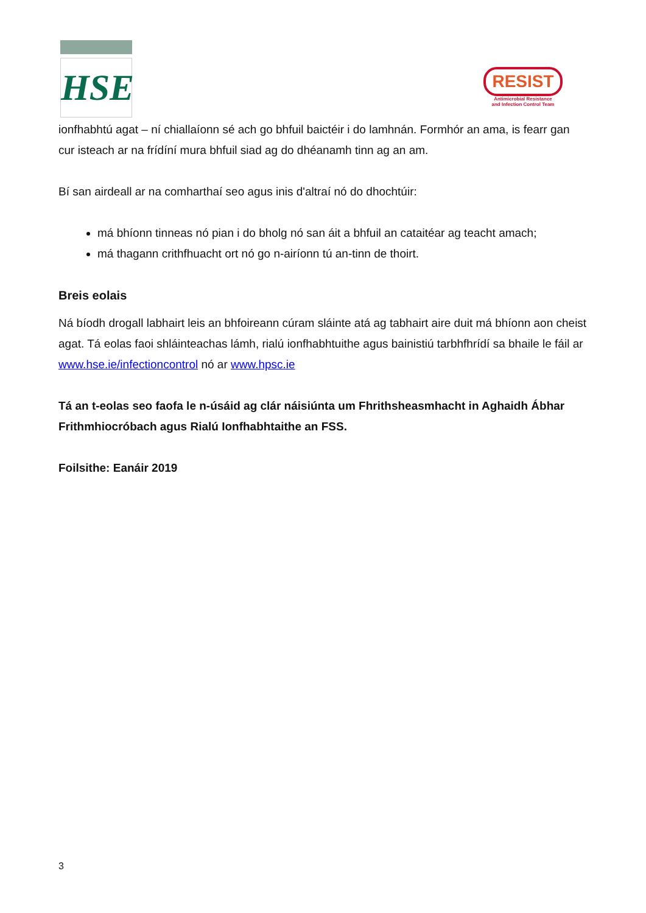HSE
RESIST
Antimicrobial Resistance
and Infection Control Team
ionfhabhtú agat – ní chiallaíonn sé ach go bhfuil baictéir i do lamhnán. Formhór an ama, is fearr gan cur isteach ar na frídíní mura bhfuil siad ag do dhéanamh tinn ag an am.
Bí san airdeall ar na comharthaí seo agus inis d'altraí nó do dhochtúir:
má bhíonn tinneas nó pian i do bholg nó san áit a bhfuil an cataitéar ag teacht amach;
má thagann crithfhuacht ort nó go n-airíonn tú an-tinn de thoirt.
Breis eolais
Ná bíodh drogall labhairt leis an bhfoireann cúram sláinte atá ag tabhairt aire duit má bhíonn aon cheist agat. Tá eolas faoi shláinteachas lámh, rialú ionfhabhtuithe agus bainistiú tarbhfhrídí sa bhaile le fáil ar www.hse.ie/infectioncontrol nó ar www.hpsc.ie
Tá an t-eolas seo faofa le n-úsáid ag clár náisiúnta um Fhrithsheasmhacht in Aghaidh Ábhar Frithmhiocróbach agus Rialú Ionfhabhtaithe an FSS.
Foilsithe: Eanáir 2019
3